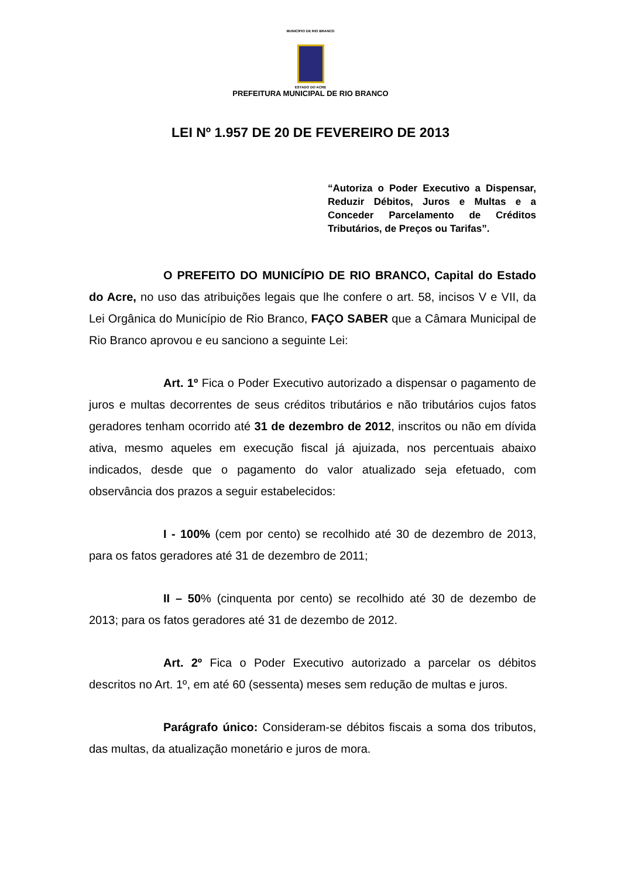MUNICÍPIO DE RIO BRANCO
ESTADO DO ACRE
PREFEITURA MUNICIPAL DE RIO BRANCO
LEI Nº 1.957 DE 20 DE FEVEREIRO DE 2013
“Autoriza o Poder Executivo a Dispensar, Reduzir Débitos, Juros e Multas e a Conceder Parcelamento de Créditos Tributários, de Preços ou Tarifas”.
O PREFEITO DO MUNICÍPIO DE RIO BRANCO, Capital do Estado do Acre, no uso das atribuições legais que lhe confere o art. 58, incisos V e VII, da Lei Orgânica do Município de Rio Branco, FAÇO SABER que a Câmara Municipal de Rio Branco aprovou e eu sanciono a seguinte Lei:
Art. 1º Fica o Poder Executivo autorizado a dispensar o pagamento de juros e multas decorrentes de seus créditos tributários e não tributários cujos fatos geradores tenham ocorrido até 31 de dezembro de 2012, inscritos ou não em dívida ativa, mesmo aqueles em execução fiscal já ajuizada, nos percentuais abaixo indicados, desde que o pagamento do valor atualizado seja efetuado, com observância dos prazos a seguir estabelecidos:
I - 100% (cem por cento) se recolhido até 30 de dezembro de 2013, para os fatos geradores até 31 de dezembro de 2011;
II – 50% (cinquenta por cento) se recolhido até 30 de dezembo de 2013; para os fatos geradores até 31 de dezembo de 2012.
Art. 2º Fica o Poder Executivo autorizado a parcelar os débitos descritos no Art. 1º, em até 60 (sessenta) meses sem redução de multas e juros.
Parágrafo único: Consideram-se débitos fiscais a soma dos tributos, das multas, da atualização monetário e juros de mora.